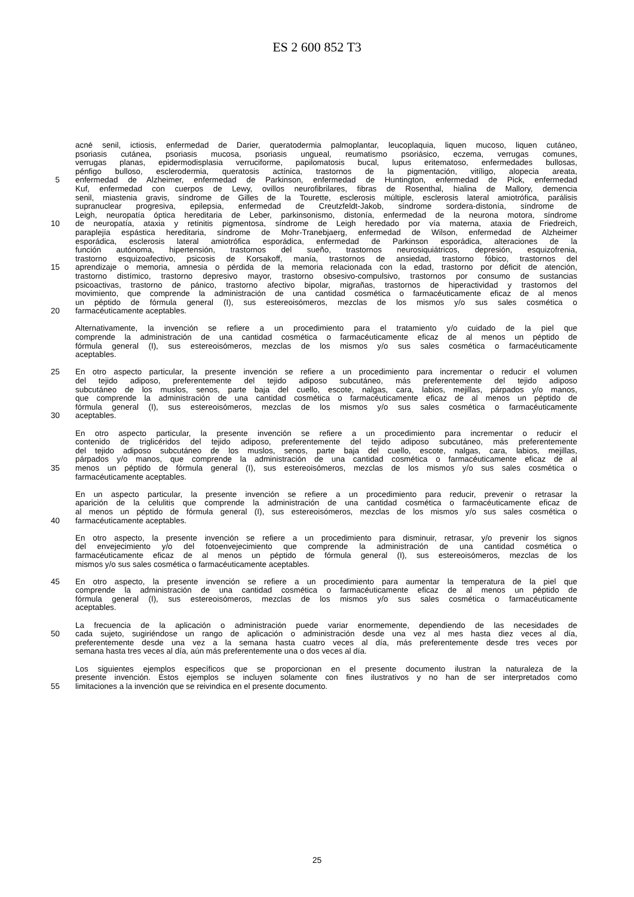ES 2 600 852 T3
acné senil, ictiosis, enfermedad de Darier, queratodermia palmoplantar, leucoplaquia, liquen mucoso, liquen cutáneo,
psoriasis cutánea, psoriasis mucosa, psoriasis ungueal, reumatismo psoriásico, eczema, verrugas comunes,
verrugas planas, epidermodisplasia verruciforme, papilomatosis bucal, lupus eritematoso, enfermedades bullosas,
pénfigo bulloso, esclerodermia, queratosis actínica, trastornos de la pigmentación, vitíligo, alopecia areata,
5
enfermedad de Alzheimer, enfermedad de Parkinson, enfermedad de Huntington, enfermedad de Pick, enfermedad
Kuf, enfermedad con cuerpos de Lewy, ovillos neurofibrilares, fibras de Rosenthal, hialina de Mallory, demencia
senil, miastenia gravis, síndrome de Gilles de la Tourette, esclerosis múltiple, esclerosis lateral amiotrófica, parálisis
supranuclear progresiva, epilepsia, enfermedad de Creutzfeldt-Jakob, síndrome sordera-distonía, síndrome de
Leigh, neuropatía óptica hereditaria de Leber, parkinsonismo, distonía, enfermedad de la neurona motora, síndrome
10
de neuropatía, ataxia y retinitis pigmentosa, síndrome de Leigh heredado por vía materna, ataxia de Friedreich,
paraplejía espástica hereditaria, síndrome de Mohr-Tranebjaerg, enfermedad de Wilson, enfermedad de Alzheimer
esporádica, esclerosis lateral amiotrófica esporádica, enfermedad de Parkinson esporádica, alteraciones de la
función autónoma, hipertensión, trastornos del sueño, trastornos neurosiquiátricos, depresión, esquizofrenia,
trastorno esquizoafectivo, psicosis de Korsakoff, manía, trastornos de ansiedad, trastorno fóbico, trastornos del
15
aprendizaje o memoria, amnesia o pérdida de la memoria relacionada con la edad, trastorno por déficit de atención,
trastorno distímico, trastorno depresivo mayor, trastorno obsesivo-compulsivo, trastornos por consumo de sustancias
psicoactivas, trastorno de pánico, trastorno afectivo bipolar, migrañas, trastornos de hiperactividad y trastornos del
movimiento, que comprende la administración de una cantidad cosmética o farmacéuticamente eficaz de al menos
un péptido de fórmula general (I), sus estereoisómeros, mezclas de los mismos y/o sus sales cosmética o
20
farmacéuticamente aceptables.
Alternativamente, la invención se refiere a un procedimiento para el tratamiento y/o cuidado de la piel que
comprende la administración de una cantidad cosmética o farmacéuticamente eficaz de al menos un péptido de
fórmula general (I), sus estereoisómeros, mezclas de los mismos y/o sus sales cosmética o farmacéuticamente
aceptables.
25
En otro aspecto particular, la presente invención se refiere a un procedimiento para incrementar o reducir el volumen
del tejido adiposo, preferentemente del tejido adiposo subcutáneo, más preferentemente del tejido adiposo
subcutáneo de los muslos, senos, parte baja del cuello, escote, nalgas, cara, labios, mejillas, párpados y/o manos,
que comprende la administración de una cantidad cosmética o farmacéuticamente eficaz de al menos un péptido de
fórmula general (I), sus estereoisómeros, mezclas de los mismos y/o sus sales cosmética o farmacéuticamente
30
aceptables.
En otro aspecto particular, la presente invención se refiere a un procedimiento para incrementar o reducir el
contenido de triglicéridos del tejido adiposo, preferentemente del tejido adiposo subcutáneo, más preferentemente
del tejido adiposo subcutáneo de los muslos, senos, parte baja del cuello, escote, nalgas, cara, labios, mejillas,
párpados y/o manos, que comprende la administración de una cantidad cosmética o farmacéuticamente eficaz de al
35
menos un péptido de fórmula general (I), sus estereoisómeros, mezclas de los mismos y/o sus sales cosmética o
farmacéuticamente aceptables.
En un aspecto particular, la presente invención se refiere a un procedimiento para reducir, prevenir o retrasar la
aparición de la celulitis que comprende la administración de una cantidad cosmética o farmacéuticamente eficaz de
al menos un péptido de fórmula general (I), sus estereoisómeros, mezclas de los mismos y/o sus sales cosmética o
40
farmacéuticamente aceptables.
En otro aspecto, la presente invención se refiere a un procedimiento para disminuir, retrasar, y/o prevenir los signos
del envejecimiento y/o del fotoenvejecimiento que comprende la administración de una cantidad cosmética o
farmacéuticamente eficaz de al menos un péptido de fórmula general (I), sus estereoisómeros, mezclas de los
mismos y/o sus sales cosmética o farmacéuticamente aceptables.
45
En otro aspecto, la presente invención se refiere a un procedimiento para aumentar la temperatura de la piel que
comprende la administración de una cantidad cosmética o farmacéuticamente eficaz de al menos un péptido de
fórmula general (I), sus estereoisómeros, mezclas de los mismos y/o sus sales cosmética o farmacéuticamente
aceptables.
La frecuencia de la aplicación o administración puede variar enormemente, dependiendo de las necesidades de
50
cada sujeto, sugiriéndose un rango de aplicación o administración desde una vez al mes hasta diez veces al día,
preferentemente desde una vez a la semana hasta cuatro veces al día, más preferentemente desde tres veces por
semana hasta tres veces al día, aún más preferentemente una o dos veces al día.
Los siguientes ejemplos específicos que se proporcionan en el presente documento ilustran la naturaleza de la
presente invención. Estos ejemplos se incluyen solamente con fines ilustrativos y no han de ser interpretados como
55
limitaciones a la invención que se reivindica en el presente documento.
25